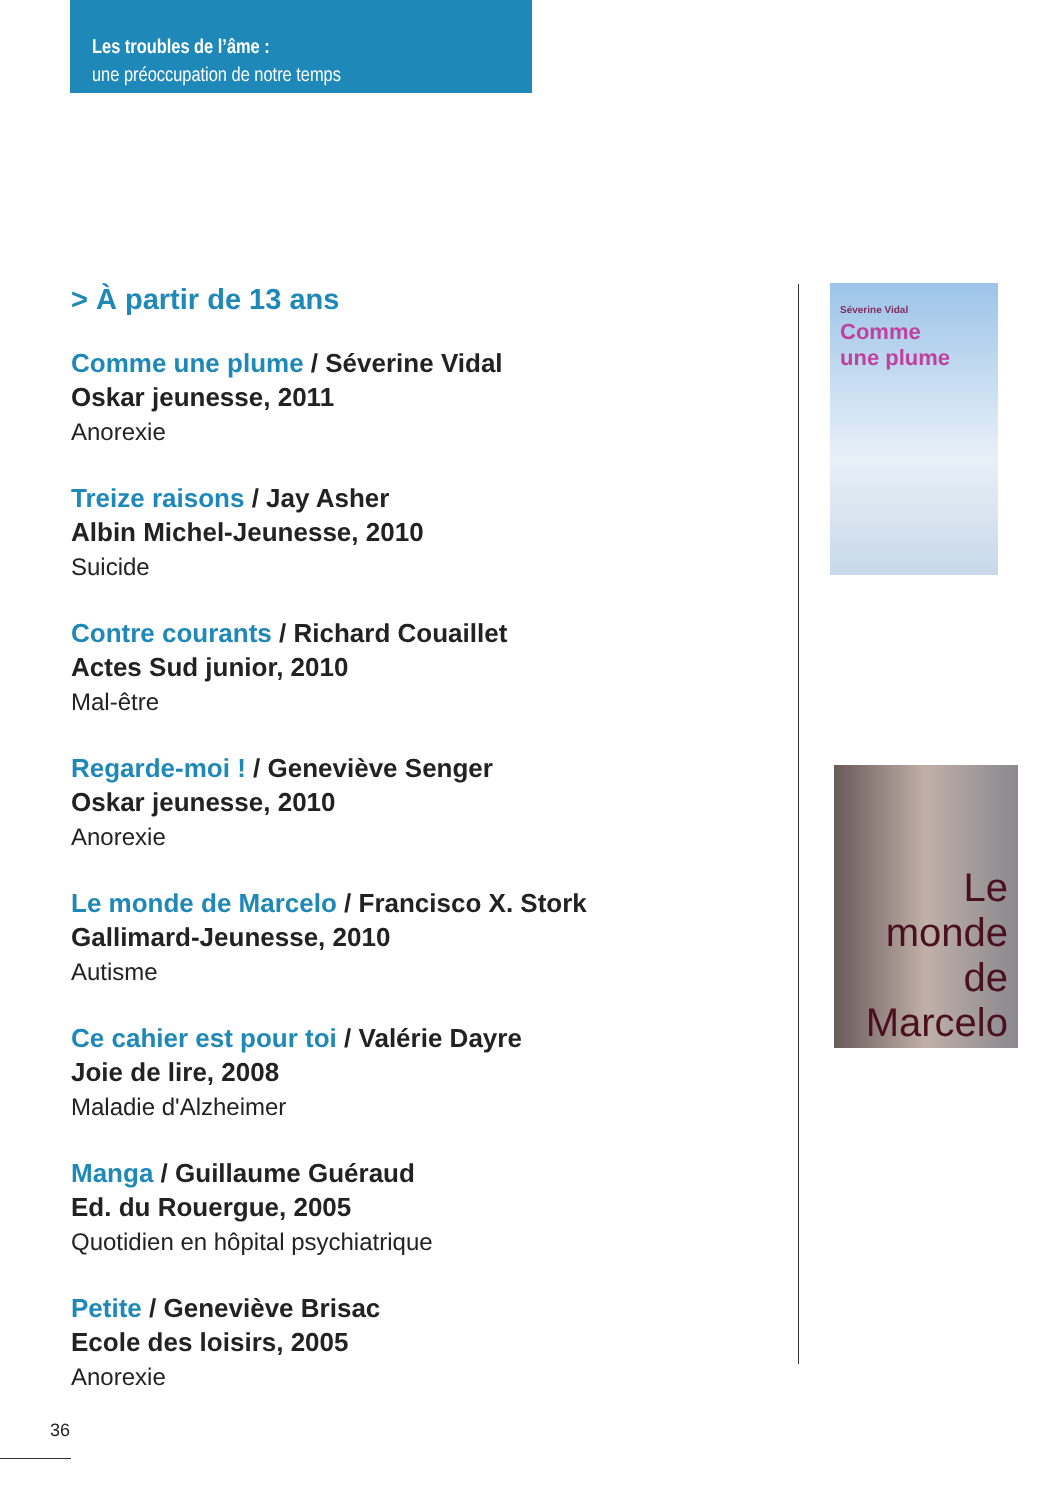Les troubles de l’âme :
une préoccupation de notre temps
> À partir de 13 ans
Comme une plume / Séverine Vidal
Oskar jeunesse, 2011
Anorexie
Treize raisons / Jay Asher
Albin Michel-Jeunesse, 2010
Suicide
Contre courants / Richard Couaillet
Actes Sud junior, 2010
Mal-être
Regarde-moi ! / Geneviève Senger
Oskar jeunesse, 2010
Anorexie
Le monde de Marcelo / Francisco X. Stork
Gallimard-Jeunesse, 2010
Autisme
Ce cahier est pour toi / Valérie Dayre
Joie de lire, 2008
Maladie d'Alzheimer
Manga / Guillaume Guéraud
Ed. du Rouergue, 2005
Quotidien en hôpital psychiatrique
Petite / Geneviève Brisac
Ecole des loisirs, 2005
Anorexie
Séverine Vidal
Comme
une plume
Le
monde
de
Marcelo
36